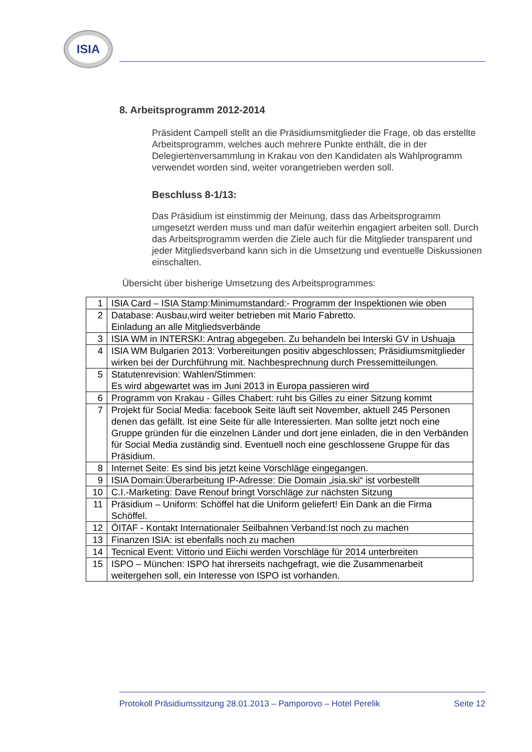ISIA
8. Arbeitsprogramm 2012-2014
Präsident Campell stellt an die Präsidiumsmitglieder die Frage, ob das erstellte Arbeitsprogramm, welches auch mehrere Punkte enthält, die in der Delegiertenversammlung in Krakau von den Kandidaten als Wahlprogramm verwendet worden sind, weiter vorangetrieben werden soll.
Beschluss 8-1/13:
Das Präsidium ist einstimmig der Meinung, dass das Arbeitsprogramm umgesetzt werden muss und man dafür weiterhin engagiert arbeiten soll. Durch das Arbeitsprogramm werden die Ziele auch für die Mitglieder transparent und jeder Mitgliedsverband kann sich in die Umsetzung und eventuelle Diskussionen einschalten.
Übersicht über bisherige Umsetzung des Arbeitsprogrammes:
| 1 | ISIA Card – ISIA Stamp:Minimumstandard:- Programm der Inspektionen wie oben |
| 2 | Database: Ausbau,wird weiter betrieben mit Mario Fabretto. Einladung an alle Mitgliedsverbände |
| 3 | ISIA WM in INTERSKI: Antrag abgegeben. Zu behandeln bei Interski GV in Ushuaja |
| 4 | ISIA WM Bulgarien 2013: Vorbereitungen positiv abgeschlossen; Präsidiumsmitglieder wirken bei der Durchführung mit. Nachbesprechnung durch Pressemitteilungen. |
| 5 | Statutenrevision: Wahlen/Stimmen: Es wird abgewartet was im Juni 2013 in Europa passieren wird |
| 6 | Programm von Krakau - Gilles Chabert: ruht bis Gilles zu einer Sitzung kommt |
| 7 | Projekt für Social Media: facebook Seite läuft seit November, aktuell 245 Personen denen das gefällt. Ist eine Seite für alle Interessierten. Man sollte jetzt noch eine Gruppe gründen für die einzelnen Länder und dort jene einladen, die in den Verbänden für Social Media zuständig sind. Eventuell noch eine geschlossene Gruppe für das Präsidium. |
| 8 | Internet Seite: Es sind bis jetzt keine Vorschläge eingegangen. |
| 9 | ISIA Domain:Überarbeitung IP-Adresse: Die Domain „isia.ski“ ist vorbestellt |
| 10 | C.I.-Marketing: Dave Renouf bringt Vorschläge zur nächsten Sitzung |
| 11 | Präsidium – Uniform: Schöffel hat die Uniform geliefert! Ein Dank an die Firma Schöffel. |
| 12 | ÖITAF - Kontakt Internationaler Seilbahnen Verband:Ist noch zu machen |
| 13 | Finanzen ISIA: ist ebenfalls noch zu machen |
| 14 | Tecnical Event: Vittorio und Eiichi werden Vorschläge für 2014 unterbreiten |
| 15 | ISPO – München: ISPO hat ihrerseits nachgefragt, wie die Zusammenarbeit weitergehen soll, ein Interesse von ISPO ist vorhanden. |
Protokoll Präsidiumssitzung 28.01.2013 – Pamporovo – Hotel Perelik Seite 12